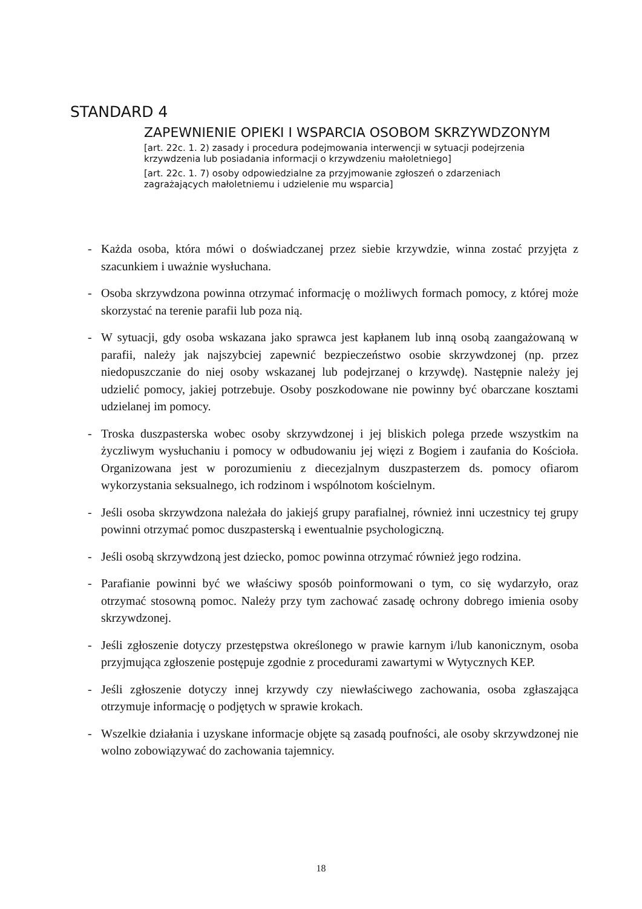STANDARD 4
ZAPEWNIENIE OPIEKI I WSPARCIA OSOBOM SKRZYWDZONYM
[art. 22c. 1. 2) zasady i procedura podejmowania interwencji w sytuacji podejrzenia krzywdzenia lub posiadania informacji o krzywdzeniu małoletniego]
[art. 22c. 1. 7) osoby odpowiedzialne za przyjmowanie zgłoszeń o zdarzeniach zagrażających małoletniemu i udzielenie mu wsparcia]
- Każda osoba, która mówi o doświadczanej przez siebie krzywdzie, winna zostać przyjęta z szacunkiem i uważnie wysłuchana.
- Osoba skrzywdzona powinna otrzymać informację o możliwych formach pomocy, z której może skorzystać na terenie parafii lub poza nią.
- W sytuacji, gdy osoba wskazana jako sprawca jest kapłanem lub inną osobą zaangażowaną w parafii, należy jak najszybciej zapewnić bezpieczeństwo osobie skrzywdzonej (np. przez niedopuszczanie do niej osoby wskazanej lub podejrzanej o krzywdę). Następnie należy jej udzielić pomocy, jakiej potrzebuje. Osoby poszkodowane nie powinny być obarczane kosztami udzielanej im pomocy.
- Troska duszpasterska wobec osoby skrzywdzonej i jej bliskich polega przede wszystkim na życzliwym wysłuchaniu i pomocy w odbudowaniu jej więzi z Bogiem i zaufania do Kościoła. Organizowana jest w porozumieniu z diecezjalnym duszpasterzem ds. pomocy ofiarom wykorzystania seksualnego, ich rodzinom i wspólnotom kościelnym.
- Jeśli osoba skrzywdzona należała do jakiejś grupy parafialnej, również inni uczestnicy tej grupy powinni otrzymać pomoc duszpasterską i ewentualnie psychologiczną.
- Jeśli osobą skrzywdzoną jest dziecko, pomoc powinna otrzymać również jego rodzina.
- Parafianie powinni być we właściwy sposób poinformowani o tym, co się wydarzyło, oraz otrzymać stosowną pomoc. Należy przy tym zachować zasadę ochrony dobrego imienia osoby skrzywdzonej.
- Jeśli zgłoszenie dotyczy przestępstwa określonego w prawie karnym i/lub kanonicznym, osoba przyjmująca zgłoszenie postępuje zgodnie z procedurami zawartymi w Wytycznych KEP.
- Jeśli zgłoszenie dotyczy innej krzywdy czy niewłaściwego zachowania, osoba zgłaszająca otrzymuje informację o podjętych w sprawie krokach.
- Wszelkie działania i uzyskane informacje objęte są zasadą poufności, ale osoby skrzywdzonej nie wolno zobowiązywać do zachowania tajemnicy.
18